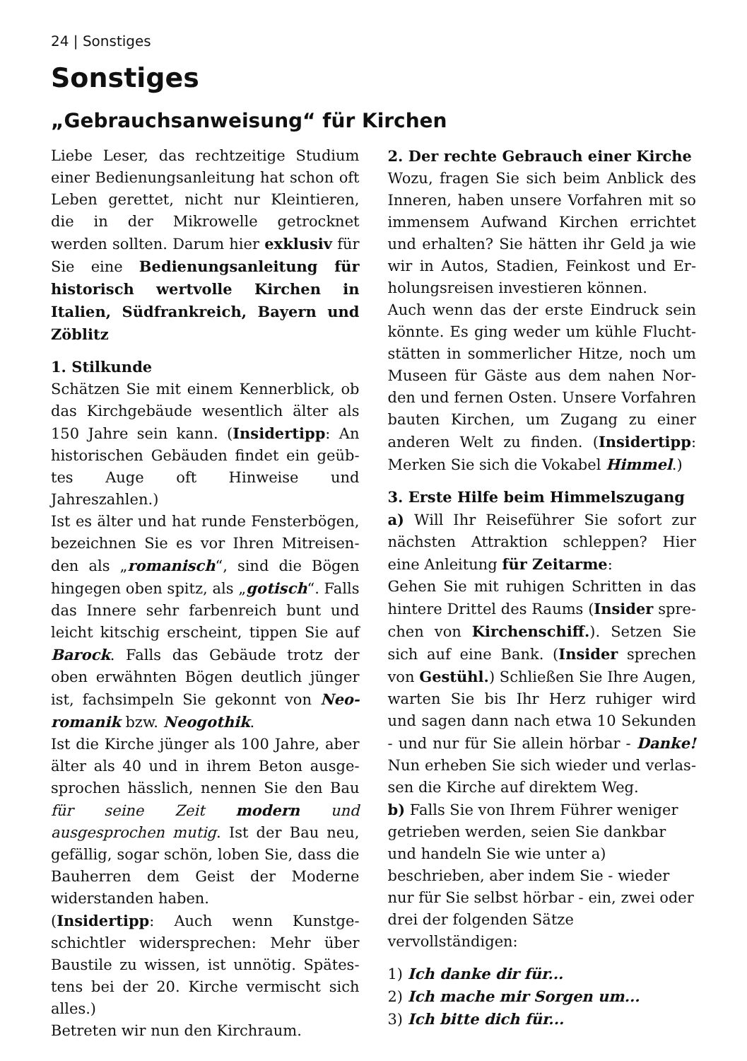24 | Sonstiges
Sonstiges
„Gebrauchsanweisung“ für Kirchen
Liebe Leser, das rechtzeitige Studium einer Bedienungsanleitung hat schon oft Leben gerettet, nicht nur Kleintieren, die in der Mikrowelle getrocknet werden sollten. Darum hier exklusiv für Sie eine Bedienungsanleitung für historisch wertvolle Kirchen in Italien, Süd­frankreich, Bayern und Zöblitz
1. Stilkunde
Schätzen Sie mit einem Kennerblick, ob das Kirchgebäude wesentlich älter als 150 Jahre sein kann. (Insidertipp: An historischen Gebäuden findet ein geüb­tes Auge oft Hinweise und Jahreszahlen.)
Ist es älter und hat runde Fensterbögen, bezeichnen Sie es vor Ihren Mitreisen­den als „romanisch“, sind die Bögen hingegen oben spitz, als „gotisch“. Falls das Innere sehr farbenreich bunt und leicht kitschig erscheint, tippen Sie auf Barock. Falls das Gebäude trotz der oben erwähnten Bögen deutlich jünger ist, fachsimpeln Sie gekonnt von Neo­romanik bzw. Neogothik.
Ist die Kirche jünger als 100 Jahre, aber älter als 40 und in ihrem Beton ausge­sprochen hässlich, nennen Sie den Bau für seine Zeit modern und ausgesprochen mutig. Ist der Bau neu, gefällig, sogar schön, loben Sie, dass die Bauherren dem Geist der Moderne widerstanden haben.
(Insidertipp: Auch wenn Kunstge­schichtler widersprechen: Mehr über Baustile zu wissen, ist unnötig. Spätes­tens bei der 20. Kirche vermischt sich alles.)
Betreten wir nun den Kirchraum.
2. Der rechte Gebrauch einer Kirche
Wozu, fragen Sie sich beim Anblick des Inneren, haben unsere Vorfahren mit so immensem Aufwand Kirchen errichtet und erhalten? Sie hätten ihr Geld ja wie wir in Autos, Stadien, Feinkost und Er­holungsreisen investieren können.
Auch wenn das der erste Eindruck sein könnte. Es ging weder um kühle Flucht­stätten in sommerlicher Hitze, noch um Museen für Gäste aus dem nahen Nor­den und fernen Osten. Unsere Vorfahren bauten Kirchen, um Zugang zu einer anderen Welt zu finden. (Insidertipp: Merken Sie sich die Vokabel Himmel.)
3. Erste Hilfe beim Himmelszugang
a) Will Ihr Reiseführer Sie sofort zur nächsten Attraktion schleppen? Hier eine Anleitung für Zeitarme:
Gehen Sie mit ruhigen Schritten in das hintere Drittel des Raums (Insider spre­chen von Kirchenschiff.). Setzen Sie sich auf eine Bank. (Insider sprechen von Gestühl.) Schließen Sie Ihre Augen, warten Sie bis Ihr Herz ruhiger wird und sagen dann nach etwa 10 Sekunden - und nur für Sie allein hörbar - Danke! Nun erheben Sie sich wieder und verlas­sen die Kirche auf direktem Weg.
b) Falls Sie von Ihrem Führer weniger getrieben werden, seien Sie dankbar und handeln Sie wie unter a) beschrieben, aber indem Sie - wieder nur für Sie selbst hörbar - ein, zwei oder drei der folgenden Sätze vervollständigen:
1) Ich danke dir für...
2) Ich mache mir Sorgen um...
3) Ich bitte dich für...